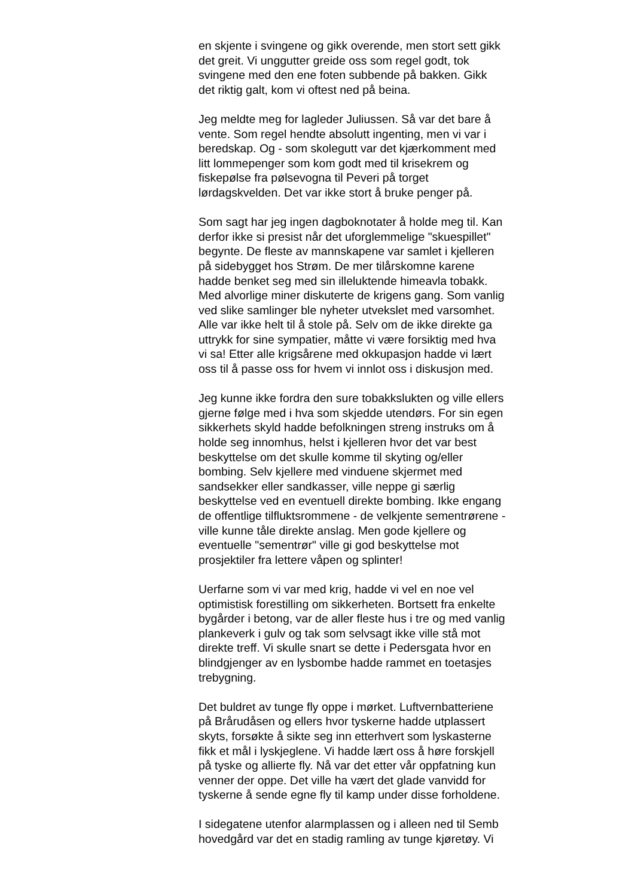en skjente i svingene og gikk overende, men stort sett gikk
det greit. Vi unggutter greide oss som regel godt, tok
svingene med den ene foten subbende på bakken. Gikk
det riktig galt, kom vi oftest ned på beina.
Jeg meldte meg for lagleder Juliussen. Så var det bare å
vente. Som regel hendte absolutt ingenting, men vi var i
beredskap. Og - som skolegutt var det kjærkomment med
litt lommepenger som kom godt med til krisekrem og
fiskepølse fra pølsevogna til Peveri på torget
lørdagskvelden. Det var ikke stort å bruke penger på.
Som sagt har jeg ingen dagboknotater å holde meg til. Kan
derfor ikke si presist når det uforglemmelige "skuespillet"
begynte. De fleste av mannskapene var samlet i kjelleren
på sidebygget hos Strøm. De mer tilårskomne karene
hadde benket seg med sin illeluktende himeavla tobakk.
Med alvorlige miner diskuterte de krigens gang. Som vanlig
ved slike samlinger ble nyheter utvekslet med varsomhet.
Alle var ikke helt til å stole på. Selv om de ikke direkte ga
uttrykk for sine sympatier, måtte vi være forsiktig med hva
vi sa! Etter alle krigsårene med okkupasjon hadde vi lært
oss til å passe oss for hvem vi innlot oss i diskusjon med.
Jeg kunne ikke fordra den sure tobakkslukten og ville ellers
gjerne følge med i hva som skjedde utendørs. For sin egen
sikkerhets skyld hadde befolkningen streng instruks om å
holde seg innomhus, helst i kjelleren hvor det var best
beskyttelse om det skulle komme til skyting og/eller
bombing. Selv kjellere med vinduene skjermet med
sandsekker eller sandkasser, ville neppe gi særlig
beskyttelse ved en eventuell direkte bombing. Ikke engang
de offentlige tilfluktsrommene - de velkjente sementrørene -
ville kunne tåle direkte anslag. Men gode kjellere og
eventuelle "sementrør" ville gi god beskyttelse mot
prosjektiler fra lettere våpen og splinter!
Uerfarne som vi var med krig, hadde vi vel en noe vel
optimistisk forestilling om sikkerheten. Bortsett fra enkelte
bygårder i betong, var de aller fleste hus i tre og med vanlig
plankeverk i gulv og tak som selvsagt ikke ville stå mot
direkte treff. Vi skulle snart se dette i Pedersgata hvor en
blindgjenger av en lysbombe hadde rammet en toetasjes
trebygning.
Det buldret av tunge fly oppe i mørket. Luftvernbatteriene
på Brårudåsen og ellers hvor tyskerne hadde utplassert
skyts, forsøkte å sikte seg inn etterhvert som lyskasterne
fikk et mål i lyskjeglene. Vi hadde lært oss å høre forskjell
på tyske og allierte fly. Nå var det etter vår oppfatning kun
venner der oppe. Det ville ha vært det glade vanvidd for
tyskerne å sende egne fly til kamp under disse forholdene.
I sidegatene utenfor alarmplassen og i alleen ned til Semb
hovedgård var det en stadig ramling av tunge kjøretøy. Vi